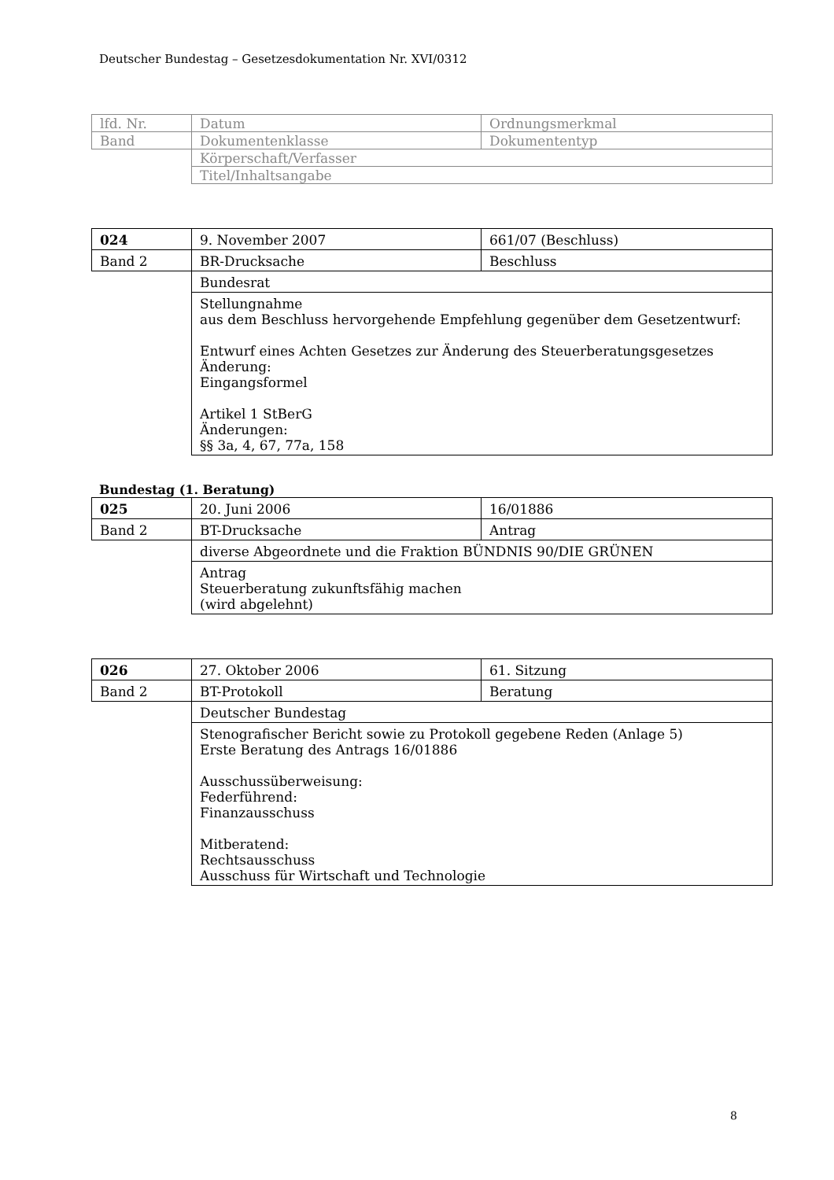Deutscher Bundestag – Gesetzesdokumentation Nr. XVI/0312
| lfd. Nr. | Datum | Ordnungsmerkmal |
| Band | Dokumentenklasse | Dokumententyp |
| | Körperschaft/Verfasser | |
| | Titel/Inhaltsangabe | |
| 024 | 9. November 2007 | 661/07 (Beschluss) |
| Band 2 | BR-Drucksache | Beschluss |
| | Bundesrat | |
| | Stellungnahme aus dem Beschluss hervorgehende Empfehlung gegenüber dem Gesetzentwurf: Entwurf eines Achten Gesetzes zur Änderung des Steuerberatungsgesetzes Änderung: Eingangsformel Artikel 1 StBerG Änderungen: §§ 3a, 4, 67, 77a, 158 | |
Bundestag (1. Beratung)
| 025 | 20. Juni 2006 | 16/01886 |
| Band 2 | BT-Drucksache | Antrag |
| | diverse Abgeordnete und die Fraktion BÜNDNIS 90/DIE GRÜNEN | |
| | Antrag Steuerberatung zukunftsfähig machen (wird abgelehnt) | |
| 026 | 27. Oktober 2006 | 61. Sitzung |
| Band 2 | BT-Protokoll | Beratung |
| | Deutscher Bundestag | |
| | Stenografischer Bericht sowie zu Protokoll gegebene Reden (Anlage 5) Erste Beratung des Antrags 16/01886 Ausschussüberweisung: Federführend: Finanzausschuss Mitberatend: Rechtsausschuss Ausschuss für Wirtschaft und Technologie | |
8